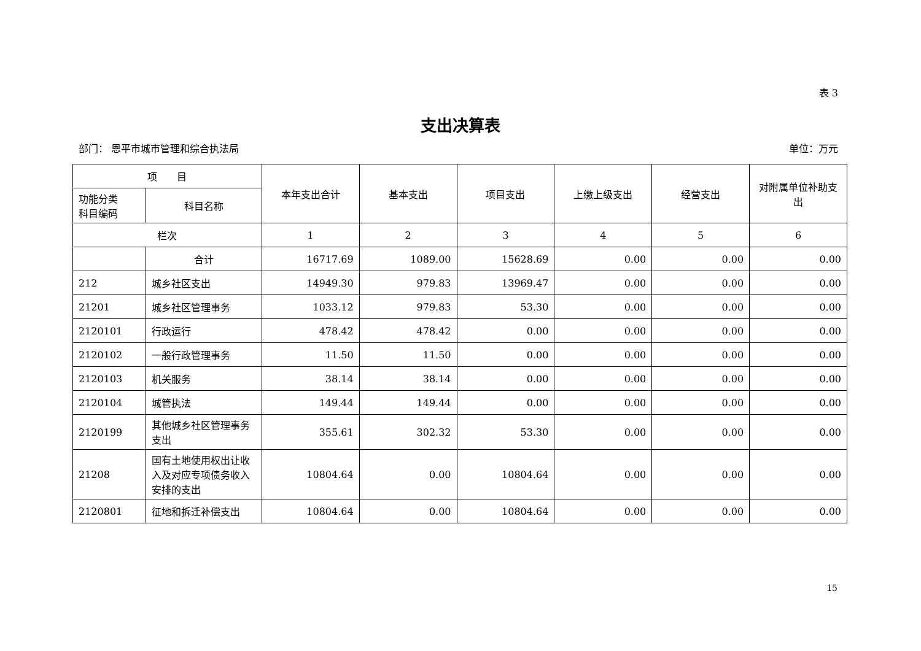表 3
支出决算表
部门： 恩平市城市管理和综合执法局 单位：万元
| 项 目 | | 本年支出合计 | 基本支出 | 项目支出 | 上缴上级支出 | 经营支出 | 对附属单位补助支出 |
| --- | --- | --- | --- | --- | --- | --- | --- |
| 功能分类 科目编码 | 科目名称 | | | | | | |
| 栏次 | | 1 | 2 | 3 | 4 | 5 | 6 |
| | 合计 | 16717.69 | 1089.00 | 15628.69 | 0.00 | 0.00 | 0.00 |
| 212 | 城乡社区支出 | 14949.30 | 979.83 | 13969.47 | 0.00 | 0.00 | 0.00 |
| 21201 | 城乡社区管理事务 | 1033.12 | 979.83 | 53.30 | 0.00 | 0.00 | 0.00 |
| 2120101 | 行政运行 | 478.42 | 478.42 | 0.00 | 0.00 | 0.00 | 0.00 |
| 2120102 | 一般行政管理事务 | 11.50 | 11.50 | 0.00 | 0.00 | 0.00 | 0.00 |
| 2120103 | 机关服务 | 38.14 | 38.14 | 0.00 | 0.00 | 0.00 | 0.00 |
| 2120104 | 城管执法 | 149.44 | 149.44 | 0.00 | 0.00 | 0.00 | 0.00 |
| 2120199 | 其他城乡社区管理事务支出 | 355.61 | 302.32 | 53.30 | 0.00 | 0.00 | 0.00 |
| 21208 | 国有土地使用权出让收入及对应专项债务收入安排的支出 | 10804.64 | 0.00 | 10804.64 | 0.00 | 0.00 | 0.00 |
| 2120801 | 征地和拆迁补偿支出 | 10804.64 | 0.00 | 10804.64 | 0.00 | 0.00 | 0.00 |
15